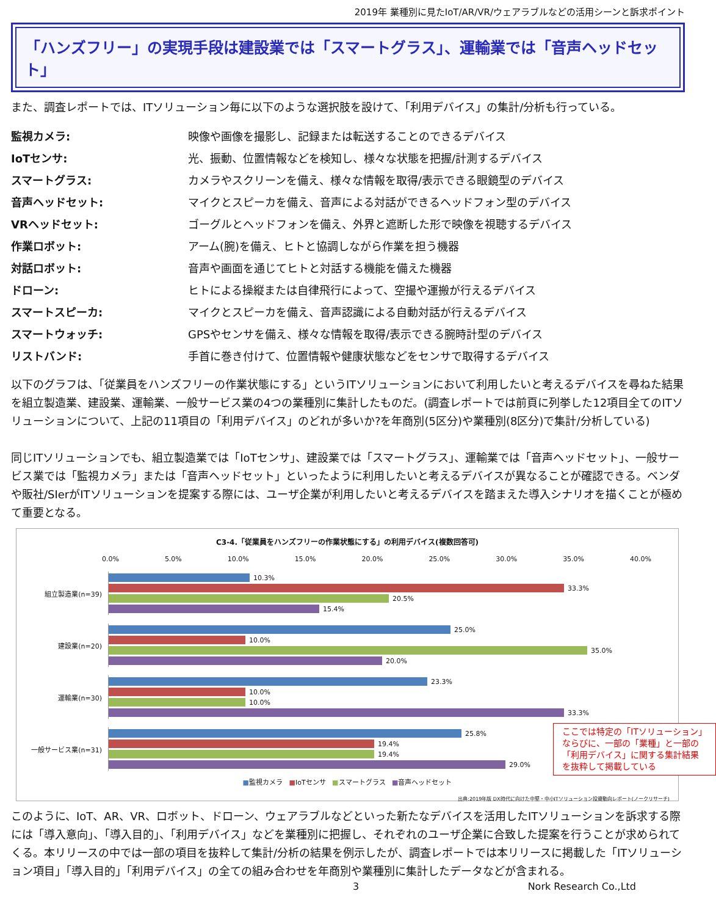2019年 業種別に見たIoT/AR/VR/ウェアラブルなどの活用シーンと訴求ポイント
「ハンズフリー」の実現手段は建設業では「スマートグラス」、運輸業では「音声ヘッドセット」
また、調査レポートでは、ITソリューション毎に以下のような選択肢を設けて、「利用デバイス」の集計/分析も行っている。
監視カメラ: 映像や画像を撮影し、記録または転送することのできるデバイス IoTセンサ: 光、振動、位置情報などを検知し、様々な状態を把握/計測するデバイス スマートグラス: カメラやスクリーンを備え、様々な情報を取得/表示できる眼鏡型のデバイス 音声ヘッドセット: マイクとスピーカを備え、音声による対話ができるヘッドフォン型のデバイス VRヘッドセット: ゴーグルとヘッドフォンを備え、外界と遮断した形で映像を視聴するデバイス 作業ロボット: アーム(腕)を備え、ヒトと協調しながら作業を担う機器 対話ロボット: 音声や画面を通じてヒトと対話する機能を備えた機器 ドローン: ヒトによる操縦または自律飛行によって、空撮や運搬が行えるデバイス スマートスピーカ: マイクとスピーカを備え、音声認識による自動対話が行えるデバイス スマートウォッチ: GPSやセンサを備え、様々な情報を取得/表示できる腕時計型のデバイス リストバンド: 手首に巻き付けて、位置情報や健康状態などをセンサで取得するデバイス
以下のグラフは、「従業員をハンズフリーの作業状態にする」というITソリューションにおいて利用したいと考えるデバイスを尋ねた結果を組立製造業、建設業、運輸業、一般サービス業の4つの業種別に集計したものだ。(調査レポートでは前頁に列挙した12項目全てのITソリューションについて、上記の11項目の「利用デバイス」のどれが多いか?を年商別(5区分)や業種別(8区分)で集計/分析している)
同じITソリューションでも、組立製造業では「IoTセンサ」、建設業では「スマートグラス」、運輸業では「音声ヘッドセット」、一般サービス業では「監視カメラ」または「音声ヘッドセット」といったように利用したいと考えるデバイスが異なることが確認できる。ベンダや販社/SIerがITソリューションを提案する際には、ユーザ企業が利用したいと考えるデバイスを踏まえた導入シナリオを描くことが極めて重要となる。
C3-4.「従業員をハンズフリーの作業状態にする」の利用デバイス(複数回答可)
0.0% 5.0% 10.0% 15.0% 20.0% 25.0% 30.0% 35.0% 40.0%
組立製造業(n=39)
10.3%
33.3%
20.5%
15.4%
建設業(n=20)
25.0%
10.0%
35.0%
20.0%
運輸業(n=30)
23.3%
10.0%
10.0%
33.3%
一般サービス業(n=31)
25.8%
19.4%
19.4%
29.0%
■監視カメラ ■IoTセンサ ■スマートグラス ■音声ヘッドセット
出典:2019年版 DX時代に向けた中堅・中小ITソリューション投資動向レポート(ノークリサーチ)
ここでは特定の「ITソリューション」
ならびに、一部の「業種」と一部の
「利用デバイス」に関する集計結果
を抜粋して掲載している
このように、IoT、AR、VR、ロボット、ドローン、ウェアラブルなどといった新たなデバイスを活用したITソリューションを訴求する際には「導入意向」、「導入目的」、「利用デバイス」などを業種別に把握し、それぞれのユーザ企業に合致した提案を行うことが求められてくる。本リリースの中では一部の項目を抜粋して集計/分析の結果を例示したが、調査レポートでは本リリースに掲載した「ITソリューション項目」「導入目的」「利用デバイス」の全ての組み合わせを年商別や業種別に集計したデータなどが含まれる。
3 Nork Research Co.,Ltd